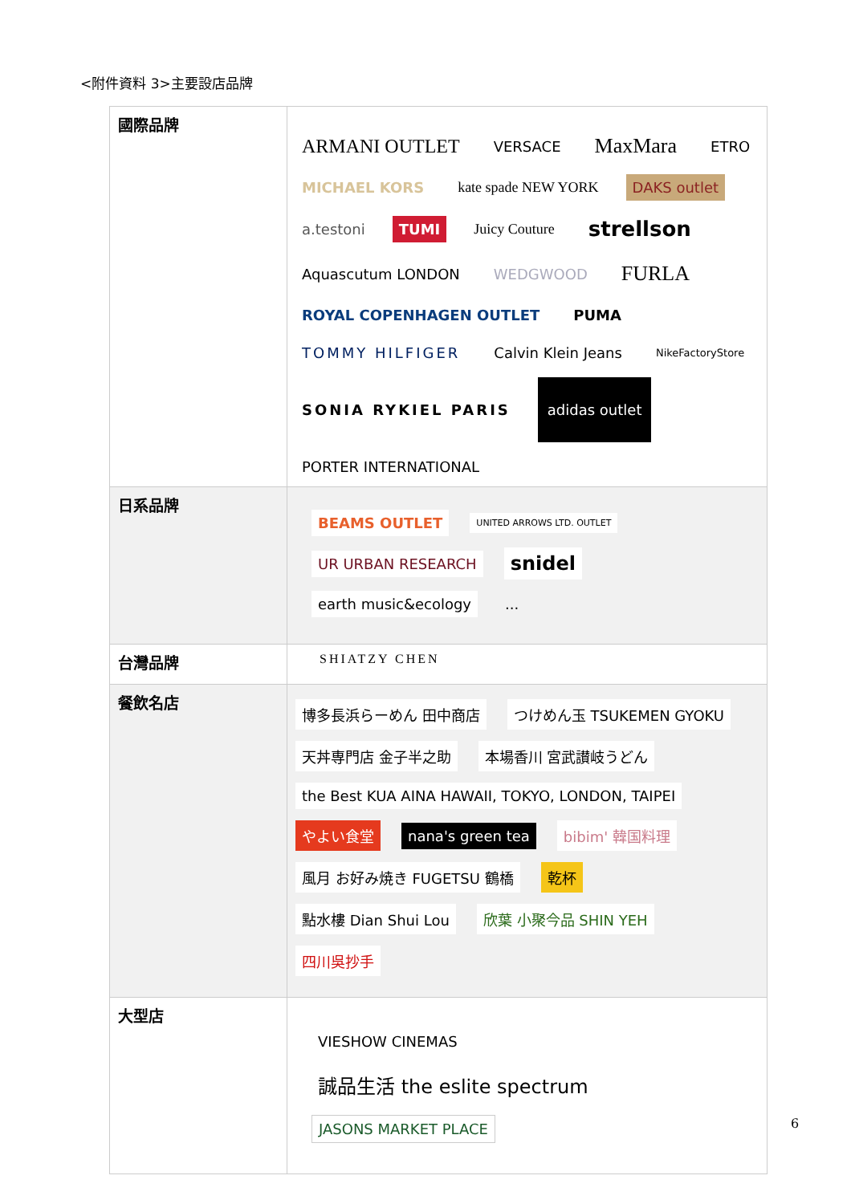<附件資料 3>主要設店品牌
| 國際品牌 | ARMANI OUTLET VERSACE MaxMara ETRO MICHAEL KORS kate spade NEW YORK DAKS outlet a.testoni TUMI Juicy Couture strellson Aquascutum LONDON WEDGWOOD FURLA ROYAL COPENHAGEN OUTLET PUMA TOMMY HILFIGER Calvin Klein Jeans NikeFactoryStore SONIA RYKIEL PARIS adidas outlet PORTER INTERNATIONAL |
| 日系品牌 | BEAMS OUTLET UNITED ARROWS LTD. OUTLET UR URBAN RESEARCH snidel earth music&ecology ... |
| 台灣品牌 | SHIATZY CHEN |
| 餐飲名店 | 博多長浜らーめん 田中商店 つけめん玉 TSUKEMEN GYOKU 天丼専門店 金子半之助 本場香川 宮武讃岐うどん the Best KUA AINA HAWAII, TOKYO, LONDON, TAIPEI やよい食堂 nana's green tea bibim' 韓国料理 風月 お好み焼き FUGETSU 鶴橋 乾杯 點水樓 Dian Shui Lou 欣葉 小聚今品 SHIN YEH 四川吳抄手 |
| 大型店 | VIESHOW CINEMAS 誠品生活 the eslite spectrum JASONS MARKET PLACE |
6